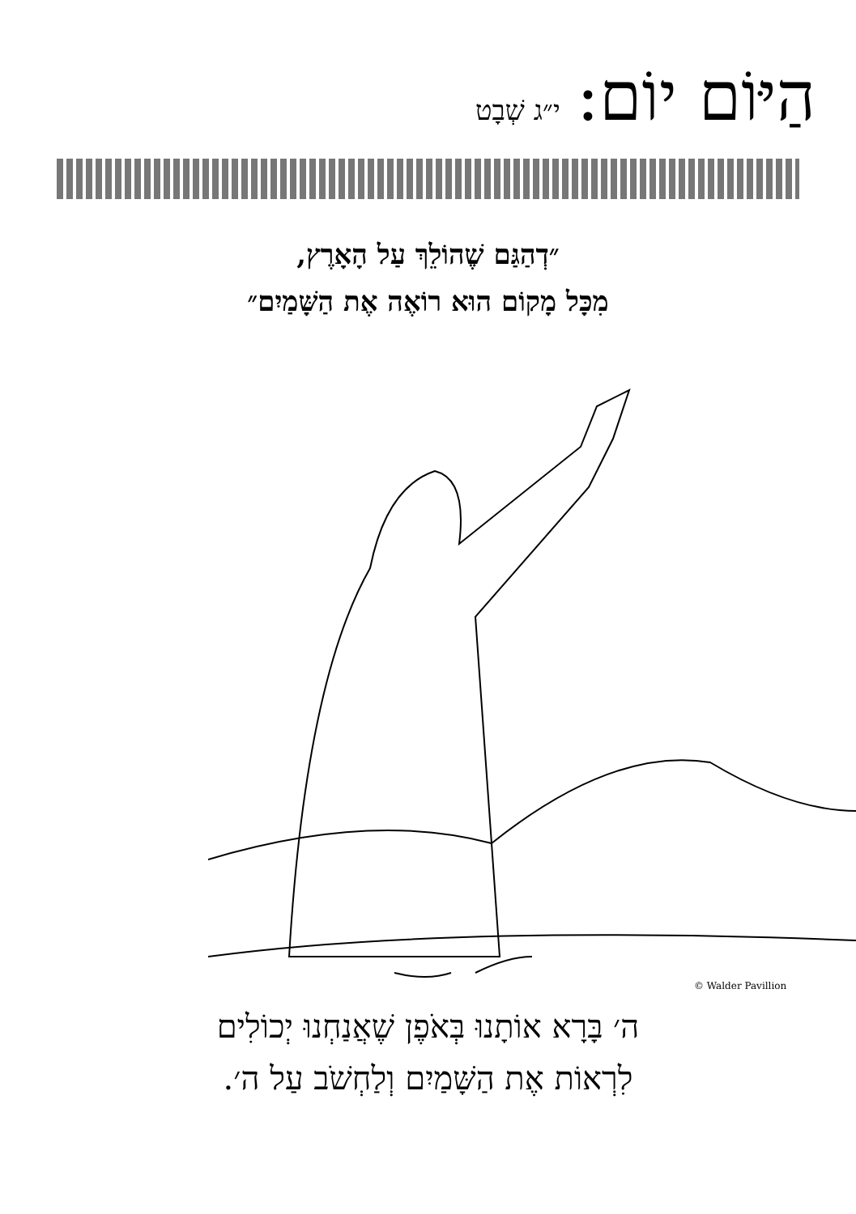הַיּוֹם יוֹם:
י״ג שְׁבָט
״דְהַגַּם שֶׁהוֹלֵךְ עַל הָאָרֶץ,
מִכָּל מָקוֹם הוּא רוֹאֶה אֶת הַשָּׁמַיִם״
© Walder Pavillion
ה׳ בָּרָא אוֹתָנוּ בְּאֹפֶן שֶׁאֲנַחְנוּ יְכוֹלִים
לִרְאוֹת אֶת הַשָּׁמַיִם וְלַחְשֹׁב עַל ה׳.